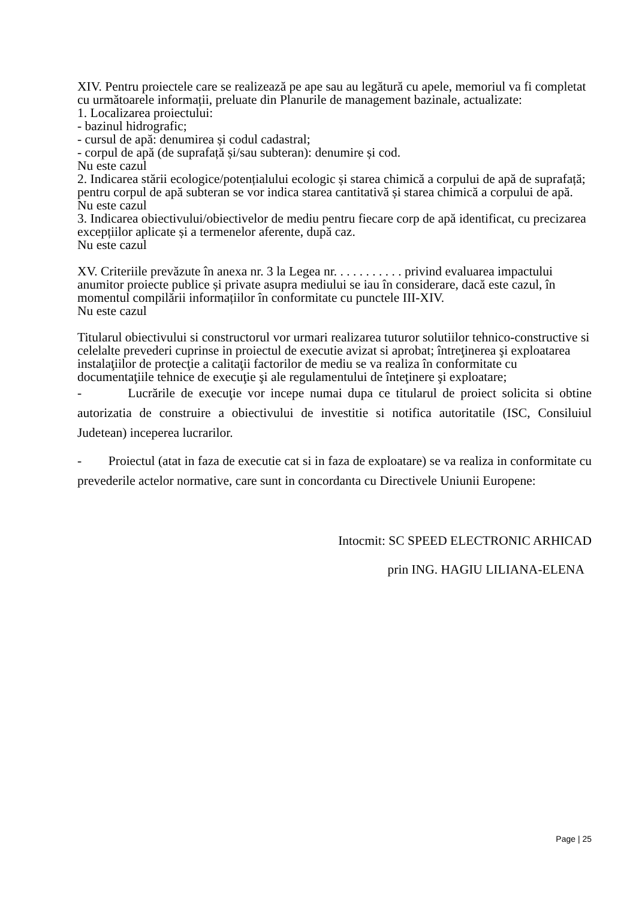XIV. Pentru proiectele care se realizează pe ape sau au legătură cu apele, memoriul va fi completat cu următoarele informații, preluate din Planurile de management bazinale, actualizate:
1. Localizarea proiectului:
- bazinul hidrografic;
- cursul de apă: denumirea și codul cadastral;
- corpul de apă (de suprafață și/sau subteran): denumire și cod.
Nu este cazul
2. Indicarea stării ecologice/potențialului ecologic și starea chimică a corpului de apă de suprafață; pentru corpul de apă subteran se vor indica starea cantitativă și starea chimică a corpului de apă.
Nu este cazul
3. Indicarea obiectivului/obiectivelor de mediu pentru fiecare corp de apă identificat, cu precizarea excepțiilor aplicate și a termenelor aferente, după caz.
Nu este cazul
XV. Criteriile prevăzute în anexa nr. 3 la Legea nr. . . . . . . . . . . privind evaluarea impactului anumitor proiecte publice și private asupra mediului se iau în considerare, dacă este cazul, în momentul compilării informațiilor în conformitate cu punctele III-XIV.
Nu este cazul
Titularul obiectivului si constructorul vor urmari realizarea tuturor solutiilor tehnico-constructive si celelalte prevederi cuprinse in proiectul de executie avizat si aprobat; întreţinerea şi exploatarea instalaţiilor de protecţie a calitaţii factorilor de mediu se va realiza în conformitate cu documentaţiile tehnice de execuţie şi ale regulamentului de înteţinere şi exploatare;
- Lucrările de execuţie vor incepe numai dupa ce titularul de proiect solicita si obtine autorizatia de construire a obiectivului de investitie si notifica autoritatile (ISC, Consiluiul Judetean) inceperea lucrarilor.
- Proiectul (atat in faza de executie cat si in faza de exploatare) se va realiza in conformitate cu prevederile actelor normative, care sunt in concordanta cu Directivele Uniunii Europene:
Intocmit: SC SPEED ELECTRONIC ARHICAD
prin ING. HAGIU LILIANA-ELENA
Page | 25